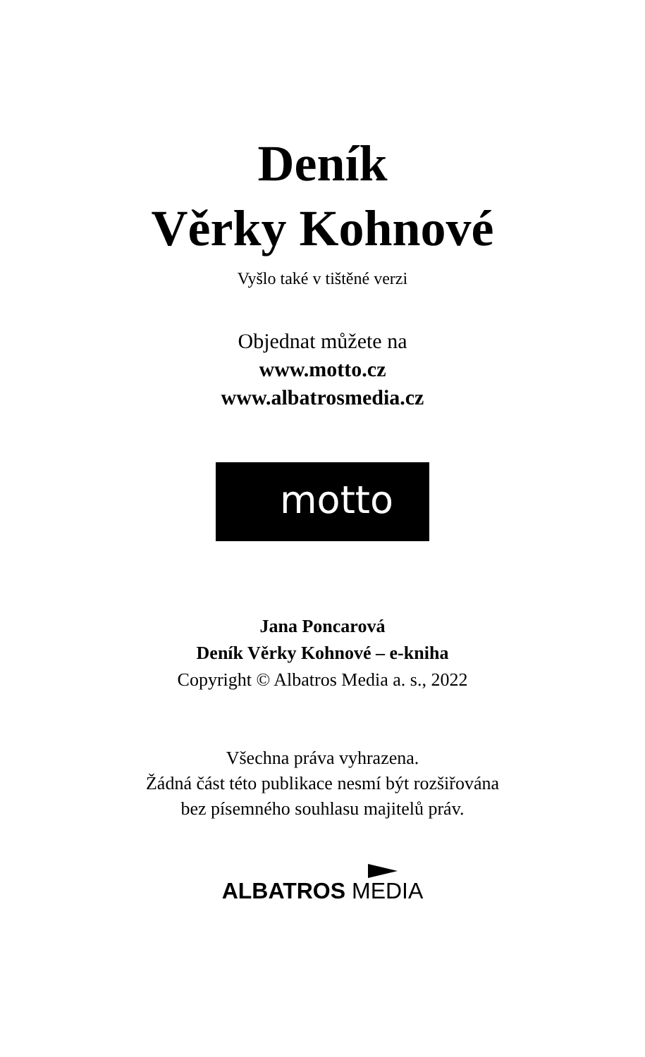Deník
Věrky Kohnové
Vyšlo také v tištěné verzi
Objednat můžete na
www.motto.cz
www.albatrosmedia.cz
motto
Jana Poncarová
Deník Věrky Kohnové – e-kniha
Copyright © Albatros Media a. s., 2022
Všechna práva vyhrazena.
Žádná část této publikace nesmí být rozšiřována
bez písemného souhlasu majitelů práv.
ALBATROS MEDIA